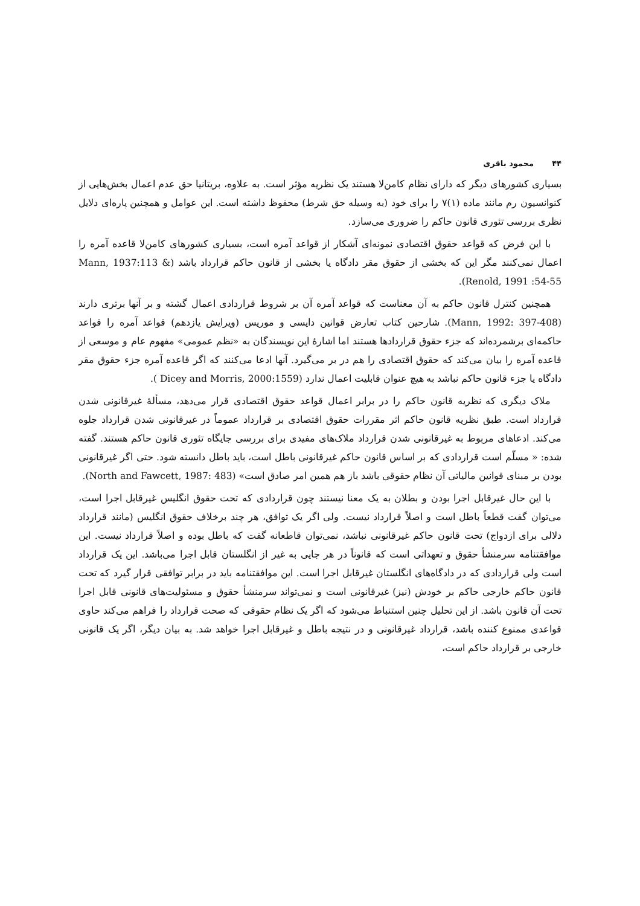۴۴محمود باقری
بسیاری کشورهای دیگر که دارای نظام کامن‌لا هستند یک نظریه مؤثر است. به علاوه، بریتانیا حق عدم اعمال بخش‌هایی از کنوانسیون رم مانند ماده (۱)۷ را برای خود (به وسیله حق شرط) محفوظ داشته است. این عوامل و همچنین پاره‌ای دلایل نظری بررسی تئوری قانون حاکم را ضروری می‌سازد.
با این فرض که قواعد حقوق اقتصادی نمونه‌ای آشکار از قواعد آمره است، بسیاری کشورهای کامن‌لا قاعده آمره را اعمال نمی‌کنند مگر این که بخشی از حقوق مقر دادگاه یا بخشی از قانون حاکم قرارداد باشد (Mann, 1937:113 & Renold, 1991 :54-55).
همچنین کنترل قانون حاکم به آن معناست که قواعد آمره آن بر شروط قراردادی اعمال گشته و بر آنها برتری دارند (Mann, 1992: 397-408). شارحین کتاب تعارض قوانین دایسی و موریس (ویرایش یازدهم) قواعد آمره را قواعد حاکمه‌ای برشمرده‌اند که جزء حقوق قراردادها هستند اما اشارهٔ این نویسندگان به «نظم عمومی» مفهوم عام و موسعی از قاعده آمره را بیان می‌کند که حقوق اقتصادی را هم در بر می‌گیرد. آنها ادعا می‌کنند که اگر قاعده آمره جزء حقوق مقر دادگاه یا جزء قانون حاکم نباشد به هیچ عنوان قابلیت اعمال ندارد (Dicey and Morris, 2000:1559 ).
ملاک دیگری که نظریه قانون حاکم را در برابر اعمال قواعد حقوق اقتصادی قرار می‌دهد، مسألهٔ غیرقانونی شدن قرارداد است. طبق نظریه قانون حاکم اثر مقررات حقوق اقتصادی بر قرارداد عموماً در غیرقانونی شدن قرارداد جلوه می‌کند. ادعاهای مربوط به غیرقانونی شدن قرارداد ملاک‌های مفیدی برای بررسی جایگاه تئوری قانون حاکم هستند. گفته شده: « مسلّم است قراردادی که بر اساس قانون حاکم غیرقانونی باطل است، باید باطل دانسته شود. حتی اگر غیرقانونی بودن بر مبنای قوانین مالیاتی آن نظام حقوقی باشد باز هم همین امر صادق است» (North and Fawcett, 1987: 483).
با این حال غیرقابل اجرا بودن و بطلان به یک معنا نیستند چون قراردادی که تحت حقوق انگلیس غیرقابل اجرا است، می‌توان گفت قطعاً باطل است و اصلاً قرارداد نیست. ولی اگر یک توافق، هر چند برخلاف حقوق انگلیس (مانند قرارداد دلالی برای ازدواج) تحت قانون حاکم غیرقانونی نباشد، نمی‌توان قاطعانه گفت که باطل بوده و اصلاً قرارداد نیست. این موافقتنامه سرمنشأ حقوق و تعهداتی است که قانوناً در هر جایی به غیر از انگلستان قابل اجرا می‌باشد. این یک قرارداد است ولی قراردادی که در دادگاه‌های انگلستان غیرقابل اجرا است. این موافقتنامه باید در برابر توافقی قرار گیرد که تحت قانون حاکم خارجی حاکم بر خودش (نیز) غیرقانونی است و نمی‌تواند سرمنشأ حقوق و مسئولیت‌های قانونی قابل اجرا تحت آن قانون باشد. از این تحلیل چنین استنباط می‌شود که اگر یک نظام حقوقی که صحت قرارداد را فراهم می‌کند حاوی قواعدی ممنوع کننده باشد، قرارداد غیرقانونی و در نتیجه باطل و غیرقابل اجرا خواهد شد. به بیان دیگر، اگر یک قانونی خارجی بر قرارداد حاکم است،